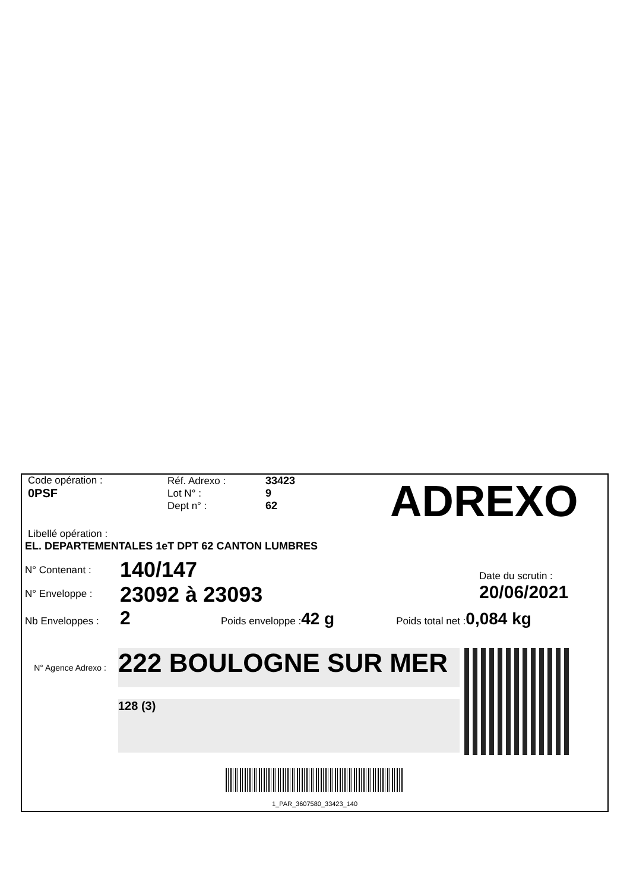Code opération :
0PSF
Réf. Adrexo :
Lot N° :
Dept n° :
33423
9
62
ADREXO
Libellé opération :
EL. DEPARTEMENTALES 1eT DPT 62 CANTON LUMBRES
N° Contenant :
140/147
N° Enveloppe :
23092 à 23093
Date du scrutin :
20/06/2021
Nb Enveloppes :
2
Poids enveloppe :
42 g
Poids total net :
0,084 kg
N° Agence Adrexo :
222 BOULOGNE SUR MER
128 (3)
1_PAR_3607580_33423_140